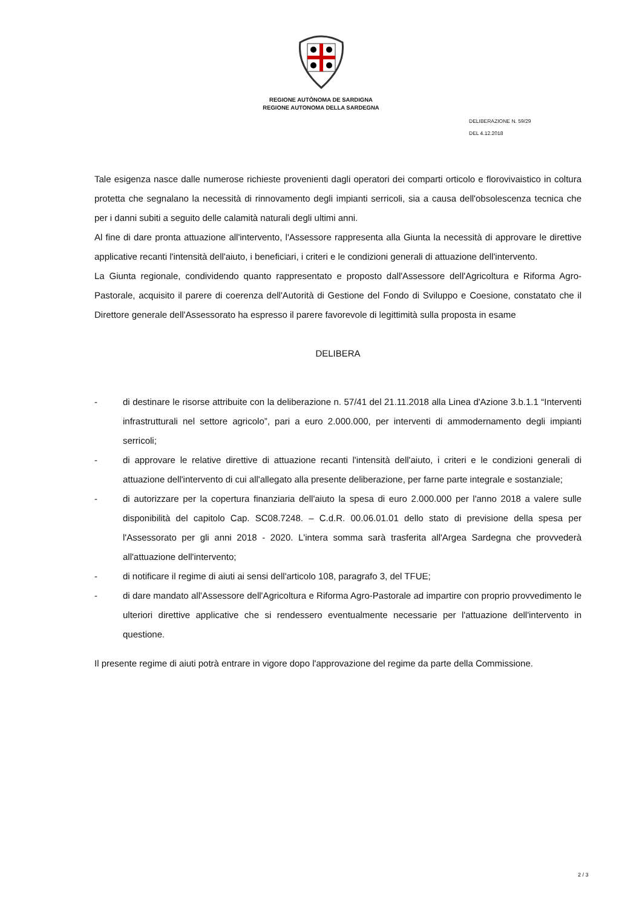REGIONE AUTÒNOMA DE SARDIGNA
REGIONE AUTONOMA DELLA SARDEGNA
DELIBERAZIONE N. 59/29
DEL 4.12.2018
Tale esigenza nasce dalle numerose richieste provenienti dagli operatori dei comparti orticolo e florovivaistico in coltura protetta che segnalano la necessità di rinnovamento degli impianti serricoli, sia a causa dell'obsolescenza tecnica che per i danni subiti a seguito delle calamità naturali degli ultimi anni.
Al fine di dare pronta attuazione all'intervento, l'Assessore rappresenta alla Giunta la necessità di approvare le direttive applicative recanti l'intensità dell'aiuto, i beneficiari, i criteri e le condizioni generali di attuazione dell'intervento.
La Giunta regionale, condividendo quanto rappresentato e proposto dall'Assessore dell'Agricoltura e Riforma Agro-Pastorale, acquisito il parere di coerenza dell'Autorità di Gestione del Fondo di Sviluppo e Coesione, constatato che il Direttore generale dell'Assessorato ha espresso il parere favorevole di legittimità sulla proposta in esame
DELIBERA
- di destinare le risorse attribuite con la deliberazione n. 57/41 del 21.11.2018 alla Linea d'Azione 3.b.1.1 “Interventi infrastrutturali nel settore agricolo”, pari a euro 2.000.000, per interventi di ammodernamento degli impianti serricoli;
- di approvare le relative direttive di attuazione recanti l'intensità dell'aiuto, i criteri e le condizioni generali di attuazione dell'intervento di cui all'allegato alla presente deliberazione, per farne parte integrale e sostanziale;
- di autorizzare per la copertura finanziaria dell'aiuto la spesa di euro 2.000.000 per l'anno 2018 a valere sulle disponibilità del capitolo Cap. SC08.7248. – C.d.R. 00.06.01.01 dello stato di previsione della spesa per l'Assessorato per gli anni 2018 - 2020. L'intera somma sarà trasferita all'Argea Sardegna che provvederà all'attuazione dell'intervento;
- di notificare il regime di aiuti ai sensi dell'articolo 108, paragrafo 3, del TFUE;
- di dare mandato all'Assessore dell'Agricoltura e Riforma Agro-Pastorale ad impartire con proprio provvedimento le ulteriori direttive applicative che si rendessero eventualmente necessarie per l'attuazione dell'intervento in questione.
Il presente regime di aiuti potrà entrare in vigore dopo l'approvazione del regime da parte della Commissione.
2 / 3